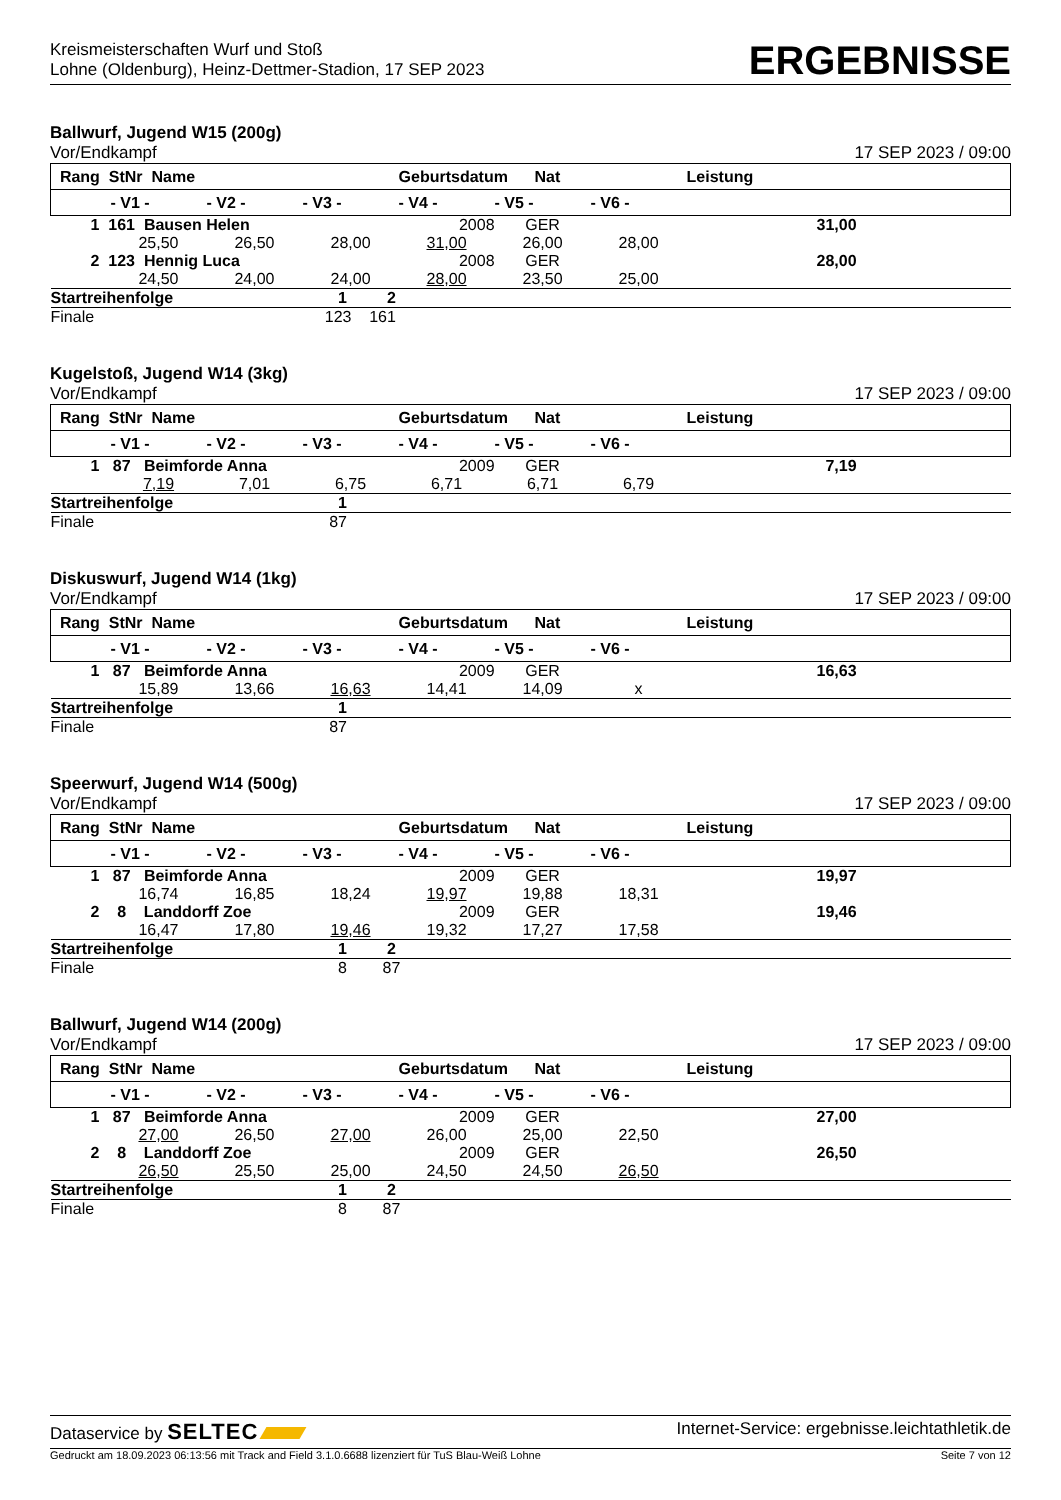Kreismeisterschaften Wurf und Stoß
Lohne (Oldenburg), Heinz-Dettmer-Stadion, 17 SEP 2023
ERGEBNISSE
Ballwurf, Jugend W15 (200g)
Vor/Endkampf 17 SEP 2023 / 09:00
| Rang StNr Name | | | | Geburtsdatum Nat | | | Leistung | |
| --- | --- | --- | --- | --- | --- | --- | --- | --- |
| | - V1 - | - V2 - | - V3 - | - V4 - | - V5 - | - V6 - | | |
| 1 161 Bausen Helen | | | | 2008 | GER | | 31,00 | |
| | 25,50 | 26,50 | 28,00 | 31,00 | 26,00 | 28,00 | | |
| 2 123 Hennig Luca | | | | 2008 | GER | | 28,00 | |
| | 24,50 | 24,00 | 24,00 | 28,00 | 23,50 | 25,00 | | |
| Startreihenfolge | | | 1 2 | | | | | |
| Finale | | | 123 161 | | | | | |
Kugelstoß, Jugend W14 (3kg)
Vor/Endkampf 17 SEP 2023 / 09:00
| Rang StNr Name | | | | Geburtsdatum Nat | | | Leistung | |
| --- | --- | --- | --- | --- | --- | --- | --- | --- |
| | - V1 - | - V2 - | - V3 - | - V4 - | - V5 - | - V6 - | | |
| 1 87 Beimforde Anna | | | | 2009 | GER | | 7,19 | |
| | 7,19 | 7,01 | 6,75 | 6,71 | 6,71 | 6,79 | | |
| Startreihenfolge | | | 1 | | | | | |
| Finale | | | 87 | | | | | |
Diskuswurf, Jugend W14 (1kg)
Vor/Endkampf 17 SEP 2023 / 09:00
| Rang StNr Name | | | | Geburtsdatum Nat | | | Leistung | |
| --- | --- | --- | --- | --- | --- | --- | --- | --- |
| | - V1 - | - V2 - | - V3 - | - V4 - | - V5 - | - V6 - | | |
| 1 87 Beimforde Anna | | | | 2009 | GER | | 16,63 | |
| | 15,89 | 13,66 | 16,63 | 14,41 | 14,09 | x | | |
| Startreihenfolge | | | 1 | | | | | |
| Finale | | | 87 | | | | | |
Speerwurf, Jugend W14 (500g)
Vor/Endkampf 17 SEP 2023 / 09:00
| Rang StNr Name | | | | Geburtsdatum Nat | | | Leistung | |
| --- | --- | --- | --- | --- | --- | --- | --- | --- |
| | - V1 - | - V2 - | - V3 - | - V4 - | - V5 - | - V6 - | | |
| 1 87 Beimforde Anna | | | | 2009 | GER | | 19,97 | |
| | 16,74 | 16,85 | 18,24 | 19,97 | 19,88 | 18,31 | | |
| 2 8 Landdorff Zoe | | | | 2009 | GER | | 19,46 | |
| | 16,47 | 17,80 | 19,46 | 19,32 | 17,27 | 17,58 | | |
| Startreihenfolge | | | 1 2 | | | | | |
| Finale | | | 8 87 | | | | | |
Ballwurf, Jugend W14 (200g)
Vor/Endkampf 17 SEP 2023 / 09:00
| Rang StNr Name | | | | Geburtsdatum Nat | | | Leistung | |
| --- | --- | --- | --- | --- | --- | --- | --- | --- |
| | - V1 - | - V2 - | - V3 - | - V4 - | - V5 - | - V6 - | | |
| 1 87 Beimforde Anna | | | | 2009 | GER | | 27,00 | |
| | 27,00 | 26,50 | 27,00 | 26,00 | 25,00 | 22,50 | | |
| 2 8 Landdorff Zoe | | | | 2009 | GER | | 26,50 | |
| | 26,50 | 25,50 | 25,00 | 24,50 | 24,50 | 26,50 | | |
| Startreihenfolge | | | 1 2 | | | | | |
| Finale | | | 8 87 | | | | | |
Dataservice by SELTEC Internet-Service: ergebnisse.leichtathletik.de
Gedruckt am 18.09.2023 06:13:56 mit Track and Field 3.1.0.6688 lizenziert für TuS Blau-Weiß Lohne Seite 7 von 12